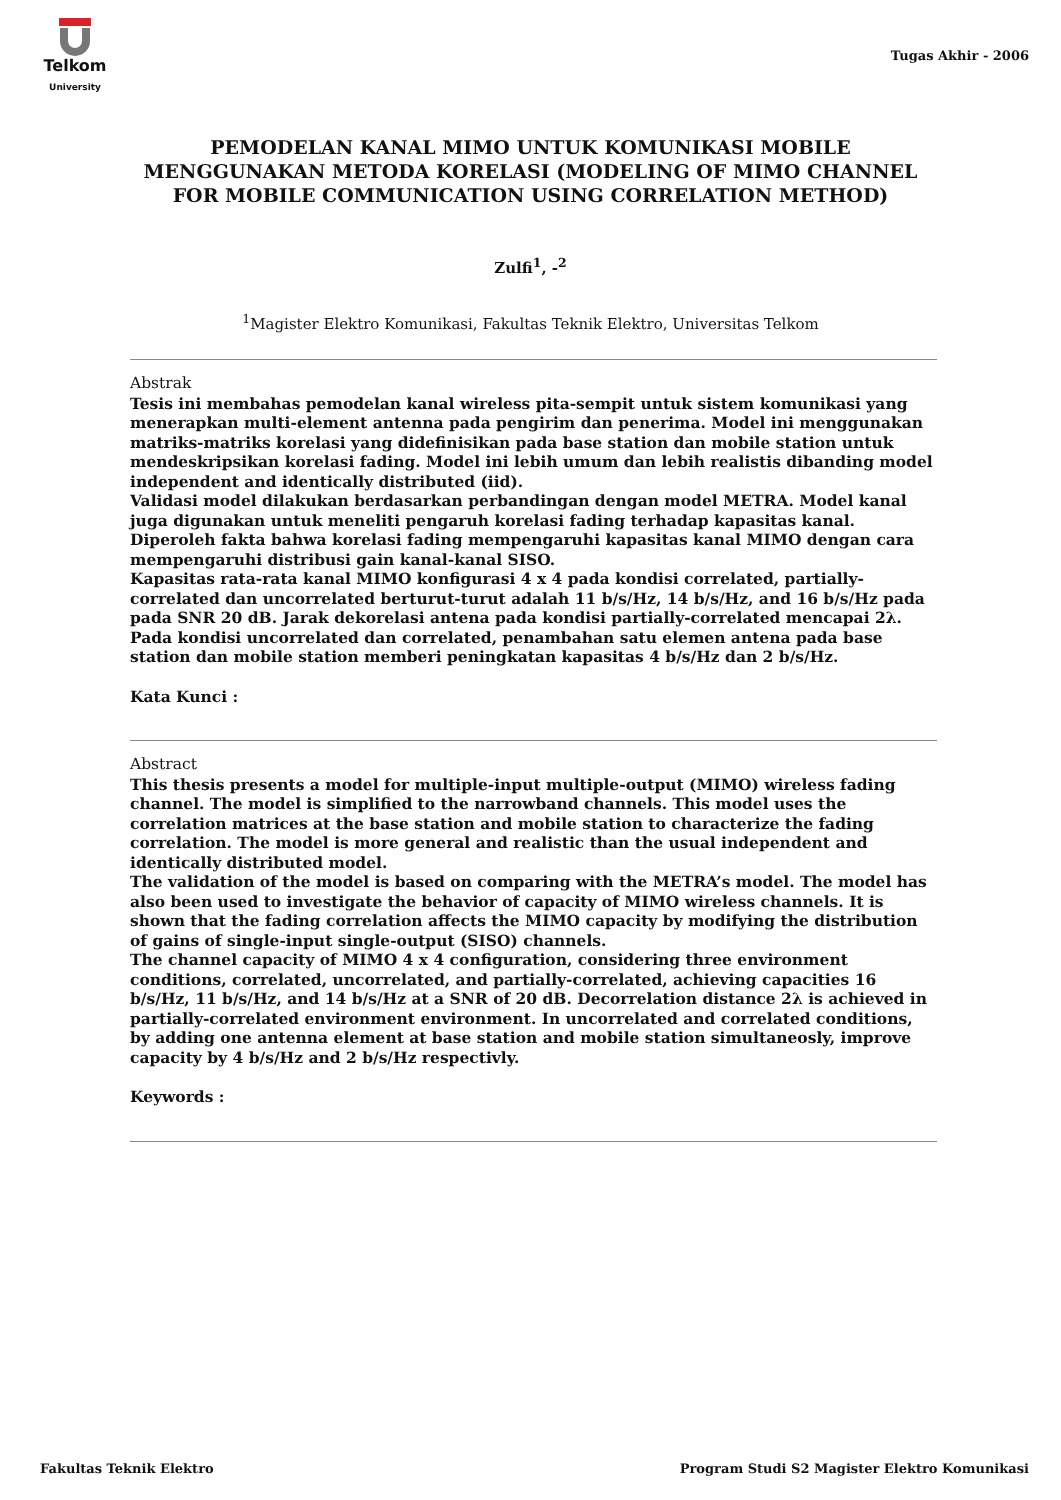Telkom
University
Tugas Akhir - 2006
PEMODELAN KANAL MIMO UNTUK KOMUNIKASI MOBILE MENGGUNAKAN METODA KORELASI (MODELING OF MIMO CHANNEL FOR MOBILE COMMUNICATION USING CORRELATION METHOD)
Zulfi<sup>1</sup>, -<sup>2</sup>
<sup>1</sup> Magister Elektro Komunikasi, Fakultas Teknik Elektro, Universitas Telkom
Abstrak
Tesis ini membahas pemodelan kanal wireless pita-sempit untuk sistem komunikasi yang menerapkan multi-element antenna pada pengirim dan penerima. Model ini menggunakan matriks-matriks korelasi yang didefinisikan pada base station dan mobile station untuk mendeskripsikan korelasi fading. Model ini lebih umum dan lebih realistis dibanding model independent and identically distributed (iid).
Validasi model dilakukan berdasarkan perbandingan dengan model METRA. Model kanal juga digunakan untuk meneliti pengaruh korelasi fading terhadap kapasitas kanal. Diperoleh fakta bahwa korelasi fading mempengaruhi kapasitas kanal MIMO dengan cara mempengaruhi distribusi gain kanal-kanal SISO.
Kapasitas rata-rata kanal MIMO konfigurasi 4 x 4 pada kondisi correlated, partially-correlated dan uncorrelated berturut-turut adalah 11 b/s/Hz, 14 b/s/Hz, and 16 b/s/Hz pada pada SNR 20 dB. Jarak dekorelasi antena pada kondisi partially-correlated mencapai 2λ. Pada kondisi uncorrelated dan correlated, penambahan satu elemen antena pada base station dan mobile station memberi peningkatan kapasitas 4 b/s/Hz dan 2 b/s/Hz.
Kata Kunci :
Abstract
This thesis presents a model for multiple-input multiple-output (MIMO) wireless fading channel. The model is simplified to the narrowband channels. This model uses the correlation matrices at the base station and mobile station to characterize the fading correlation. The model is more general and realistic than the usual independent and identically distributed model.
The validation of the model is based on comparing with the METRA’s model. The model has also been used to investigate the behavior of capacity of MIMO wireless channels. It is shown that the fading correlation affects the MIMO capacity by modifying the distribution of gains of single-input single-output (SISO) channels.
The channel capacity of MIMO 4 x 4 configuration, considering three environment conditions, correlated, uncorrelated, and partially-correlated, achieving capacities 16 b/s/Hz, 11 b/s/Hz, and 14 b/s/Hz at a SNR of 20 dB. Decorrelation distance 2λ is achieved in partially-correlated environment environment. In uncorrelated and correlated conditions, by adding one antenna element at base station and mobile station simultaneosly, improve capacity by 4 b/s/Hz and 2 b/s/Hz respectivly.
Keywords :
Fakultas Teknik Elektro Program Studi S2 Magister Elektro Komunikasi